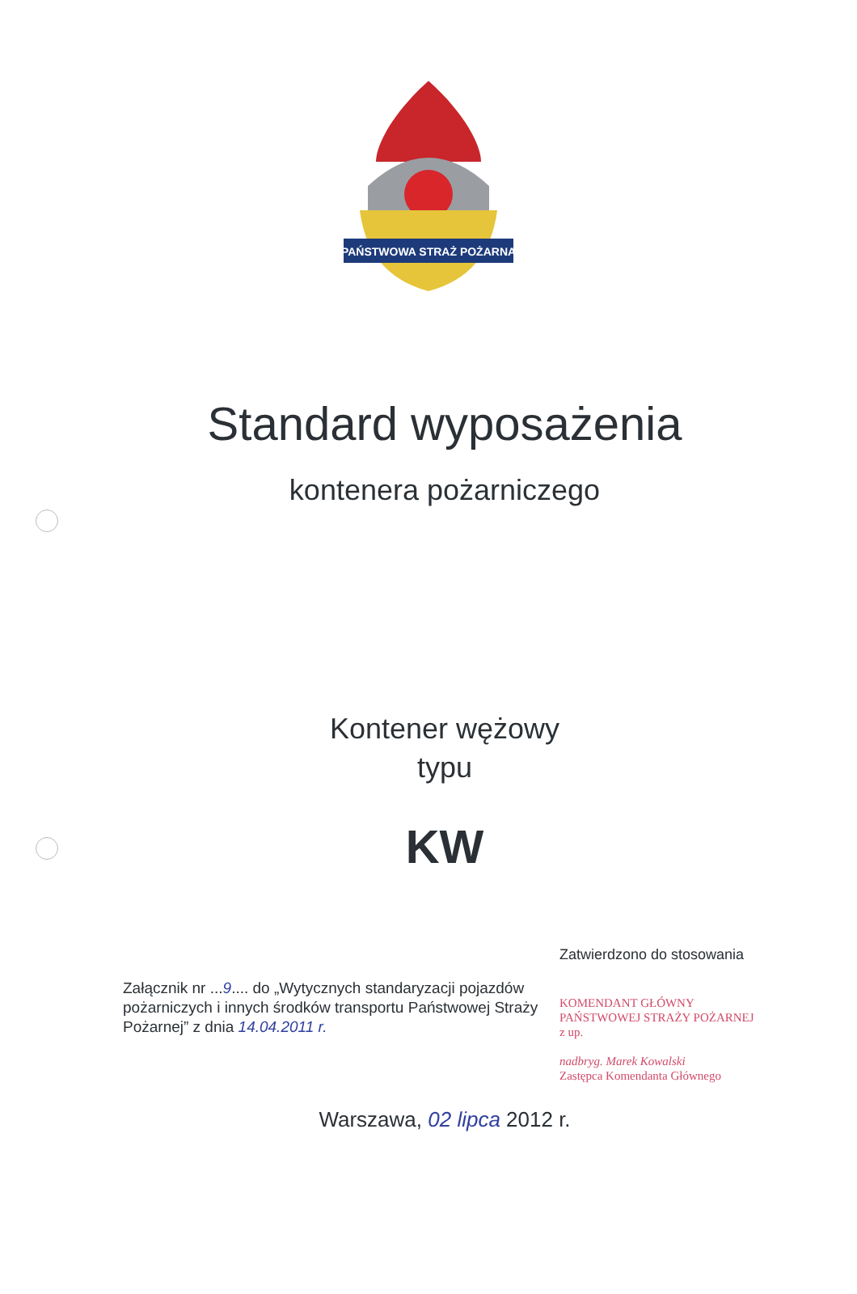PAŃSTWOWA STRAŻ POŻARNA
Standard wyposażenia
kontenera pożarniczego
Kontener wężowy
typu
KW
Załącznik nr ...9.... do „Wytycznych standaryzacji pojazdów pożarniczych i innych środków transportu Państwowej Straży Pożarnej” z dnia 14.04.2011 r.
Zatwierdzono do stosowania
KOMENDANT GŁÓWNY
PAŃSTWOWEJ STRAŻY POŻARNEJ
z up.
nadbryg. Marek Kowalski
Zastępca Komendanta Głównego
Warszawa, 02 lipca 2012 r.